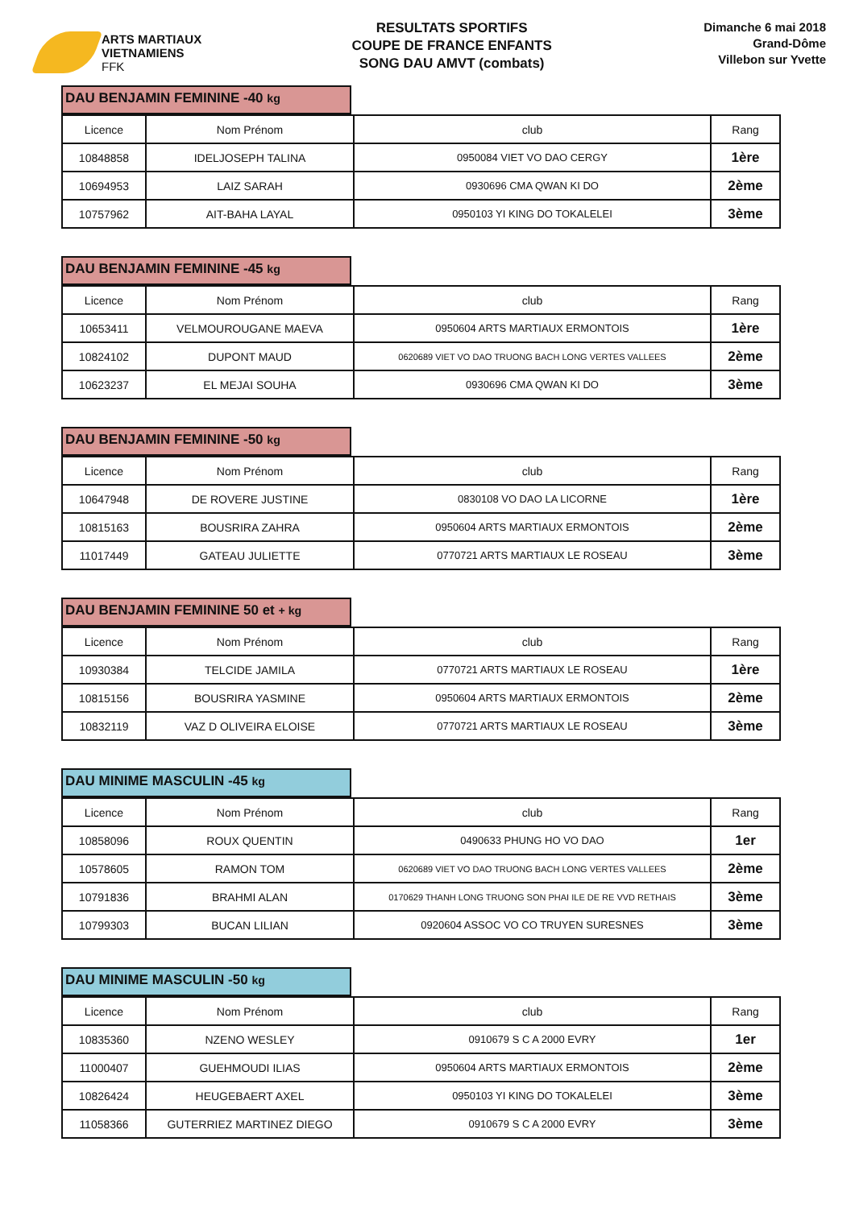ARTS MARTIAUX
VIETNAMIENS
FFK
RESULTATS SPORTIFS
COUPE DE FRANCE ENFANTS
SONG DAU AMVT (combats)
Dimanche 6 mai 2018
Grand-Dôme
Villebon sur Yvette
DAU BENJAMIN FEMININE -40 kg
| Licence | Nom Prénom | club | Rang |
| --- | --- | --- | --- |
| 10848858 | IDELJOSEPH TALINA | 0950084 VIET VO DAO CERGY | 1ère |
| 10694953 | LAIZ SARAH | 0930696 CMA QWAN KI DO | 2ème |
| 10757962 | AIT-BAHA LAYAL | 0950103 YI KING DO TOKALELEI | 3ème |
DAU BENJAMIN FEMININE -45 kg
| Licence | Nom Prénom | club | Rang |
| --- | --- | --- | --- |
| 10653411 | VELMOUROUGANE MAEVA | 0950604 ARTS MARTIAUX ERMONTOIS | 1ère |
| 10824102 | DUPONT MAUD | 0620689 VIET VO DAO TRUONG BACH LONG VERTES VALLEES | 2ème |
| 10623237 | EL MEJAI SOUHA | 0930696 CMA QWAN KI DO | 3ème |
DAU BENJAMIN FEMININE -50 kg
| Licence | Nom Prénom | club | Rang |
| --- | --- | --- | --- |
| 10647948 | DE ROVERE JUSTINE | 0830108 VO DAO LA LICORNE | 1ère |
| 10815163 | BOUSRIRA ZAHRA | 0950604 ARTS MARTIAUX ERMONTOIS | 2ème |
| 11017449 | GATEAU JULIETTE | 0770721 ARTS MARTIAUX LE ROSEAU | 3ème |
DAU BENJAMIN FEMININE 50 et + kg
| Licence | Nom Prénom | club | Rang |
| --- | --- | --- | --- |
| 10930384 | TELCIDE JAMILA | 0770721 ARTS MARTIAUX LE ROSEAU | 1ère |
| 10815156 | BOUSRIRA YASMINE | 0950604 ARTS MARTIAUX ERMONTOIS | 2ème |
| 10832119 | VAZ D OLIVEIRA ELOISE | 0770721 ARTS MARTIAUX LE ROSEAU | 3ème |
DAU MINIME MASCULIN -45 kg
| Licence | Nom Prénom | club | Rang |
| --- | --- | --- | --- |
| 10858096 | ROUX QUENTIN | 0490633 PHUNG HO VO DAO | 1er |
| 10578605 | RAMON TOM | 0620689 VIET VO DAO TRUONG BACH LONG VERTES VALLEES | 2ème |
| 10791836 | BRAHMI ALAN | 0170629 THANH LONG TRUONG SON PHAI ILE DE RE VVD RETHAIS | 3ème |
| 10799303 | BUCAN LILIAN | 0920604 ASSOC VO CO TRUYEN SURESNES | 3ème |
DAU MINIME MASCULIN -50 kg
| Licence | Nom Prénom | club | Rang |
| --- | --- | --- | --- |
| 10835360 | NZENO WESLEY | 0910679 S C A 2000 EVRY | 1er |
| 11000407 | GUEHMOUDI ILIAS | 0950604 ARTS MARTIAUX ERMONTOIS | 2ème |
| 10826424 | HEUGEBAERT AXEL | 0950103 YI KING DO TOKALELEI | 3ème |
| 11058366 | GUTERRIEZ MARTINEZ DIEGO | 0910679 S C A 2000 EVRY | 3ème |